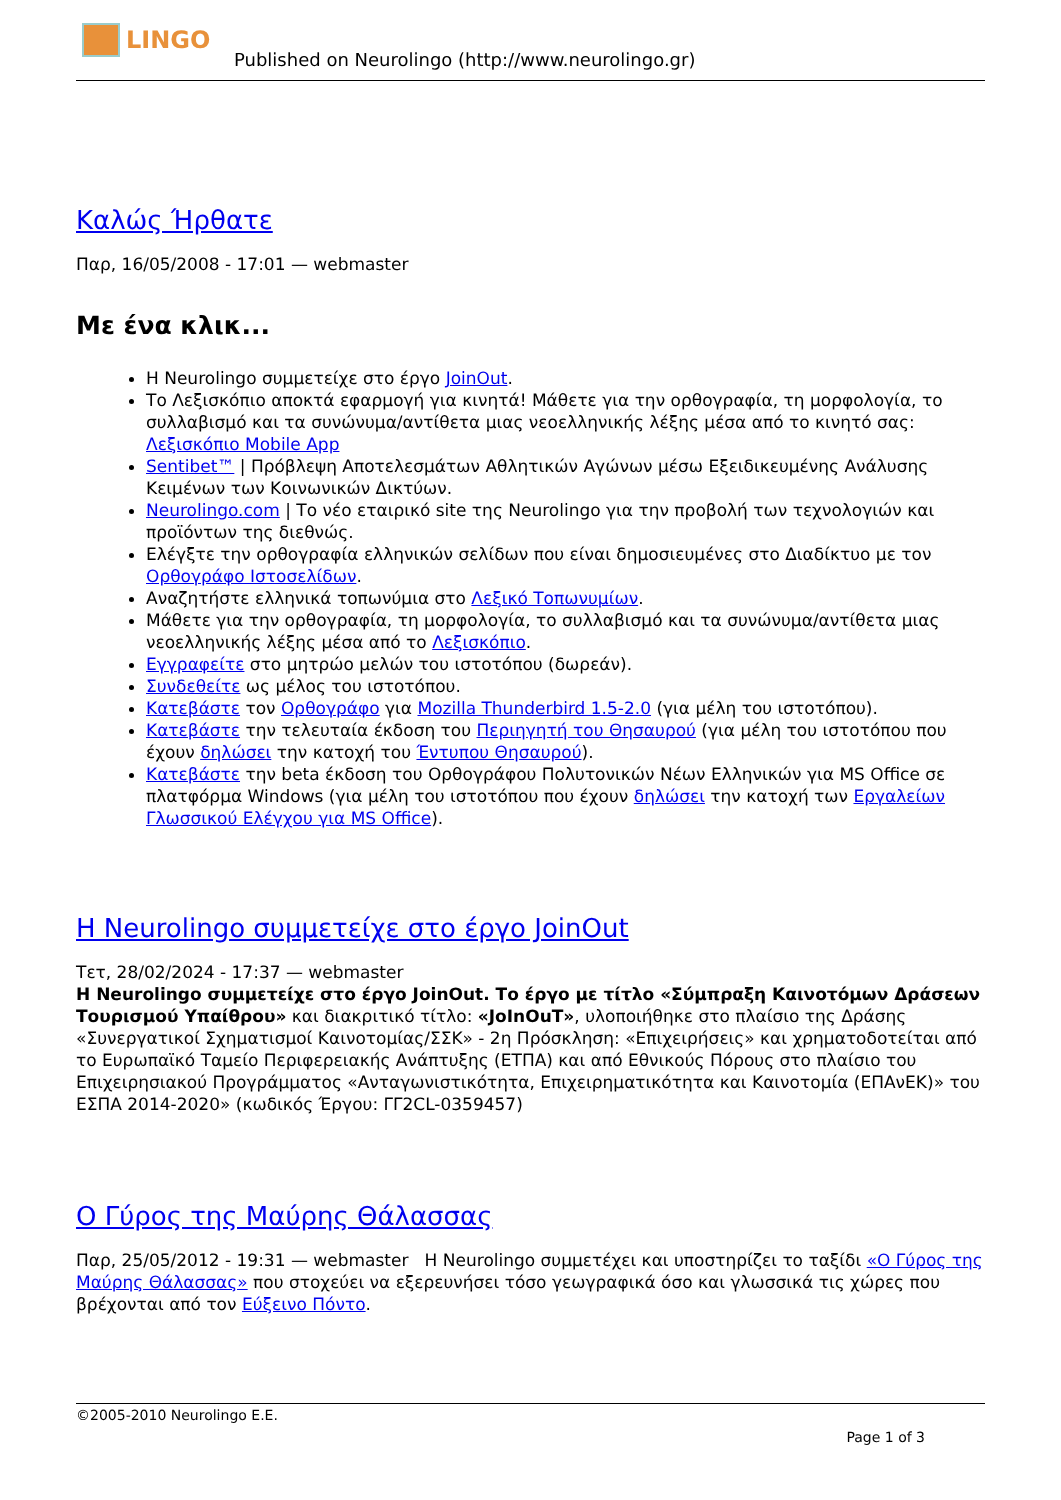LINGO
Published on Neurolingo (http://www.neurolingo.gr)
Καλώς Ήρθατε
Παρ, 16/05/2008 - 17:01 — webmaster
Με ένα κλικ...
Η Neurolingo συμμετείχε στο έργο JoinOut.
Το Λεξισκόπιο αποκτά εφαρμογή για κινητά! Μάθετε για την ορθογραφία, τη μορφολογία, το συλλαβισμό και τα συνώνυμα/αντίθετα μιας νεοελληνικής λέξης μέσα από το κινητό σας: Λεξισκόπιο Mobile App
Sentibet™ | Πρόβλεψη Αποτελεσμάτων Αθλητικών Αγώνων μέσω Εξειδικευμένης Ανάλυσης Κειμένων των Κοινωνικών Δικτύων.
Neurolingo.com | Το νέο εταιρικό site της Neurolingo για την προβολή των τεχνολογιών και προϊόντων της διεθνώς.
Ελέγξτε την ορθογραφία ελληνικών σελίδων που είναι δημοσιευμένες στο Διαδίκτυο με τον Ορθογράφο Ιστοσελίδων.
Αναζητήστε ελληνικά τοπωνύμια στο Λεξικό Τοπωνυμίων.
Μάθετε για την ορθογραφία, τη μορφολογία, το συλλαβισμό και τα συνώνυμα/αντίθετα μιας νεοελληνικής λέξης μέσα από το Λεξισκόπιο.
Εγγραφείτε στο μητρώο μελών του ιστοτόπου (δωρεάν).
Συνδεθείτε ως μέλος του ιστοτόπου.
Κατεβάστε τον Ορθογράφο για Mozilla Thunderbird 1.5-2.0 (για μέλη του ιστοτόπου).
Κατεβάστε την τελευταία έκδοση του Περιηγητή του Θησαυρού (για μέλη του ιστοτόπου που έχουν δηλώσει την κατοχή του Έντυπου Θησαυρού).
Κατεβάστε την beta έκδοση του Ορθογράφου Πολυτονικών Νέων Ελληνικών για MS Office σε πλατφόρμα Windows (για μέλη του ιστοτόπου που έχουν δηλώσει την κατοχή των Εργαλείων Γλωσσικού Ελέγχου για MS Office).
Η Neurolingo συμμετείχε στο έργο JoinOut
Τετ, 28/02/2024 - 17:37 — webmaster
Η Neurolingo συμμετείχε στο έργο JoinOut. Το έργο με τίτλο «Σύμπραξη Καινοτόμων Δράσεων Τουρισμού Υπαίθρου» και διακριτικό τίτλο: «JoInOuT», υλοποιήθηκε στο πλαίσιο της Δράσης «Συνεργατικοί Σχηματισμοί Καινοτομίας/ΣΣΚ» - 2η Πρόσκληση: «Επιχειρήσεις» και χρηματοδοτείται από το Ευρωπαϊκό Ταμείο Περιφερειακής Ανάπτυξης (ΕΤΠΑ) και από Εθνικούς Πόρους στο πλαίσιο του Επιχειρησιακού Προγράμματος «Ανταγωνιστικότητα, Επιχειρηματικότητα και Καινοτομία (ΕΠΑνΕΚ)» του ΕΣΠΑ 2014-2020» (κωδικός Έργου: ΓΓ2CL-0359457)
Ο Γύρος της Μαύρης Θάλασσας
Παρ, 25/05/2012 - 19:31 — webmaster Η Neurolingo συμμετέχει και υποστηρίζει το ταξίδι «Ο Γύρος της Μαύρης Θάλασσας» που στοχεύει να εξερευνήσει τόσο γεωγραφικά όσο και γλωσσικά τις χώρες που βρέχονται από τον Εύξεινο Πόντο.
©2005-2010 Neurolingo E.E.
Page 1 of 3